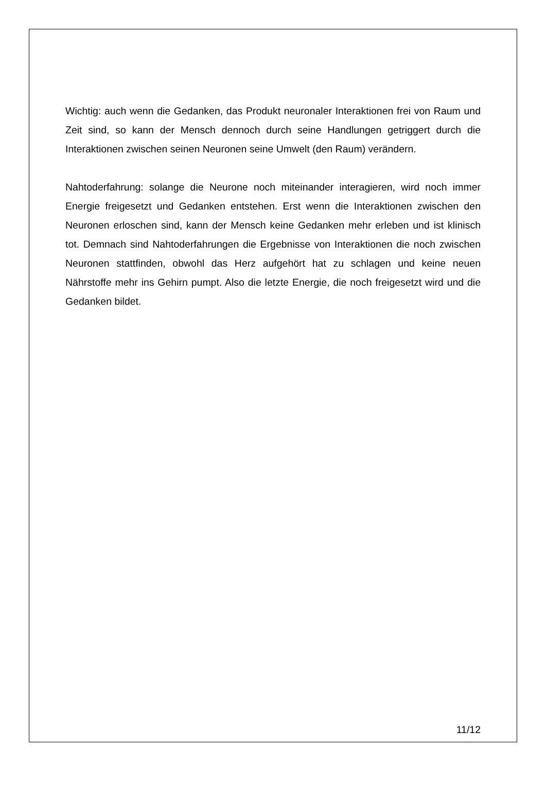Wichtig: auch wenn die Gedanken, das Produkt neuronaler Interaktionen frei von Raum und Zeit sind, so kann der Mensch dennoch durch seine Handlungen getriggert durch die Interaktionen zwischen seinen Neuronen seine Umwelt (den Raum) verändern.
Nahtoderfahrung: solange die Neurone noch miteinander interagieren, wird noch immer Energie freigesetzt und Gedanken entstehen. Erst wenn die Interaktionen zwischen den Neuronen erloschen sind, kann der Mensch keine Gedanken mehr erleben und ist klinisch tot. Demnach sind Nahtoderfahrungen die Ergebnisse von Interaktionen die noch zwischen Neuronen stattfinden, obwohl das Herz aufgehört hat zu schlagen und keine neuen Nährstoffe mehr ins Gehirn pumpt. Also die letzte Energie, die noch freigesetzt wird und die Gedanken bildet.
11/12